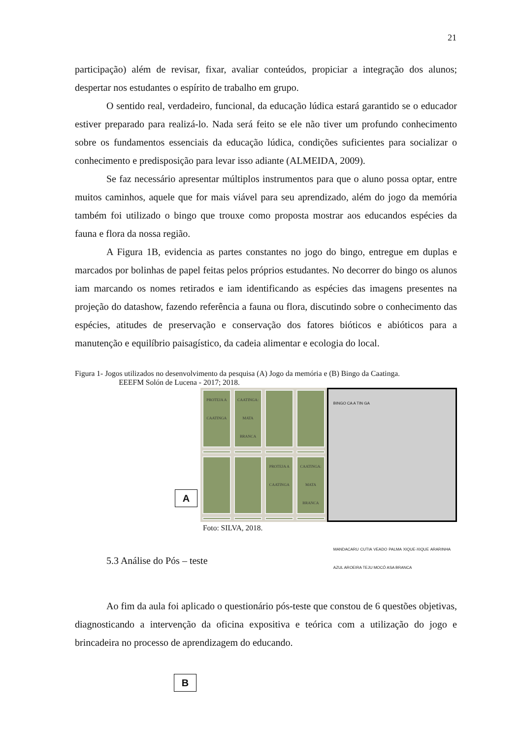21
participação) além de revisar, fixar, avaliar conteúdos, propiciar a integração dos alunos; despertar nos estudantes o espírito de trabalho em grupo.
O sentido real, verdadeiro, funcional, da educação lúdica estará garantido se o educador estiver preparado para realizá-lo. Nada será feito se ele não tiver um profundo conhecimento sobre os fundamentos essenciais da educação lúdica, condições suficientes para socializar o conhecimento e predisposição para levar isso adiante (ALMEIDA, 2009).
Se faz necessário apresentar múltiplos instrumentos para que o aluno possa optar, entre muitos caminhos, aquele que for mais viável para seu aprendizado, além do jogo da memória também foi utilizado o bingo que trouxe como proposta mostrar aos educandos espécies da fauna e flora da nossa região.
A Figura 1B, evidencia as partes constantes no jogo do bingo, entregue em duplas e marcados por bolinhas de papel feitas pelos próprios estudantes. No decorrer do bingo os alunos iam marcando os nomes retirados e iam identificando as espécies das imagens presentes na projeção do datashow, fazendo referência a fauna ou flora, discutindo sobre o conhecimento das espécies, atitudes de preservação e conservação dos fatores bióticos e abióticos para a manutenção e equilíbrio paisagístico, da cadeia alimentar e ecologia do local.
Figura 1- Jogos utilizados no desenvolvimento da pesquisa (A) Jogo da memória e (B) Bingo da Caatinga.
EEEFM Solón de Lucena - 2017; 2018.
PROTEJA A CAATINGA
CAATINGA: MATA BRANCA
PROTEJA A CAATINGA
CAATINGA: MATA BRANCA
BINGO CA A TIN GA
MANDACARU CUTIA VEADO PALMA XIQUE-XIQUE ARARINHA AZUL AROEIRA TEJU MOCÓ ASA BRANCA
A
Foto: SILVA, 2018.
5.3 Análise do Pós – teste
Ao fim da aula foi aplicado o questionário pós-teste que constou de 6 questões objetivas, diagnosticando a intervenção da oficina expositiva e teórica com a utilização do jogo e brincadeira no processo de aprendizagem do educando.
B